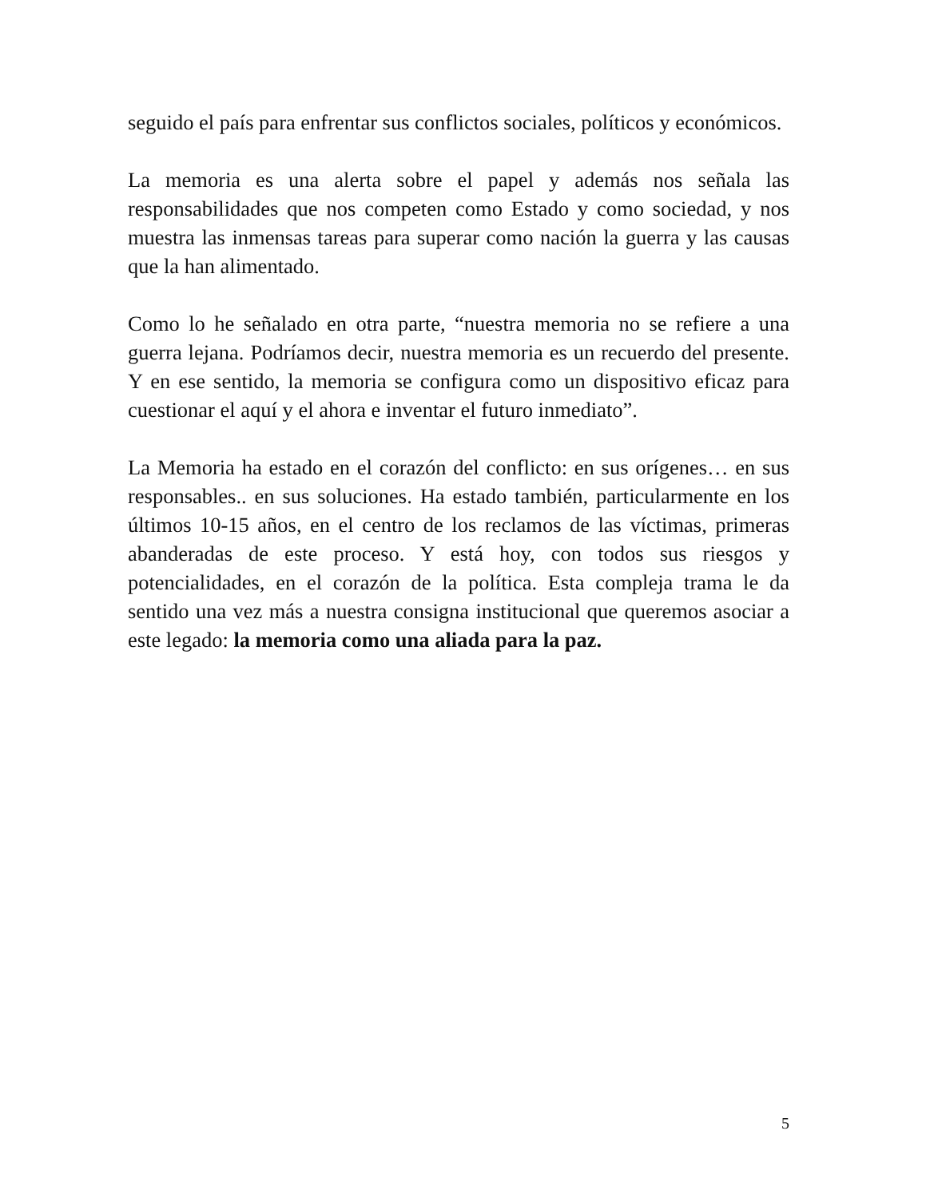seguido el país para enfrentar sus conflictos sociales, políticos y económicos.
La memoria es una alerta sobre el papel y además nos señala las responsabilidades que nos competen como Estado y como sociedad, y nos muestra las inmensas tareas para superar como nación la guerra y las causas que la han alimentado.
Como lo he señalado en otra parte, “nuestra memoria no se refiere a una guerra lejana. Podríamos decir, nuestra memoria es un recuerdo del presente. Y en ese sentido, la memoria se configura como un dispositivo eficaz para cuestionar el aquí y el ahora e inventar el futuro inmediato”.
La Memoria ha estado en el corazón del conflicto: en sus orígenes… en sus responsables.. en sus soluciones. Ha estado también, particularmente en los últimos 10-15 años, en el centro de los reclamos de las víctimas, primeras abanderadas de este proceso. Y está hoy, con todos sus riesgos y potencialidades, en el corazón de la política. Esta compleja trama le da sentido una vez más a nuestra consigna institucional que queremos asociar a este legado: la memoria como una aliada para la paz.
5